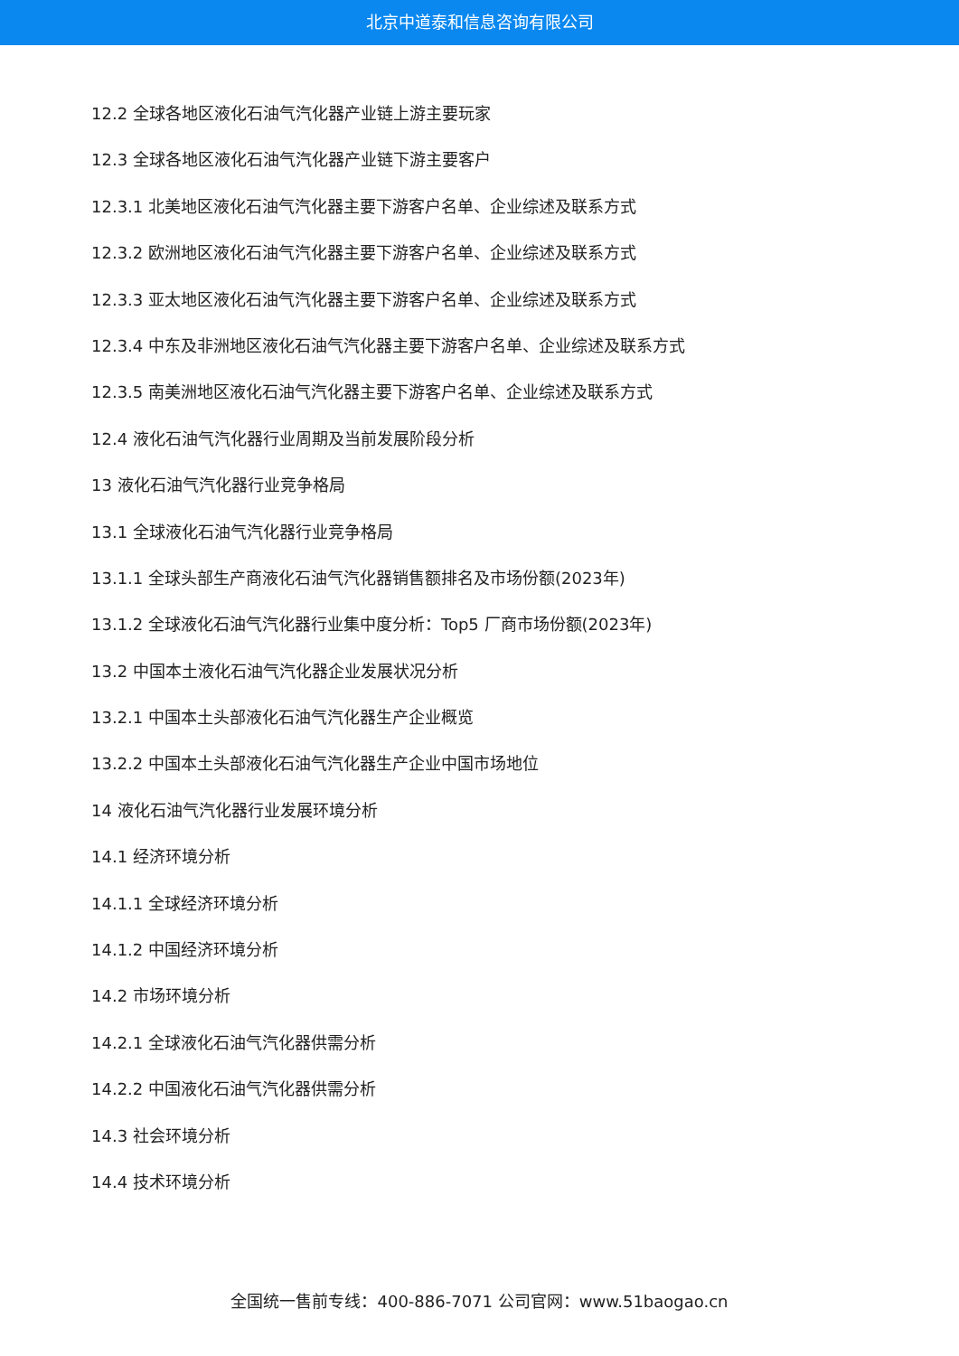北京中道泰和信息咨询有限公司
12.2 全球各地区液化石油气汽化器产业链上游主要玩家
12.3 全球各地区液化石油气汽化器产业链下游主要客户
12.3.1 北美地区液化石油气汽化器主要下游客户名单、企业综述及联系方式
12.3.2 欧洲地区液化石油气汽化器主要下游客户名单、企业综述及联系方式
12.3.3 亚太地区液化石油气汽化器主要下游客户名单、企业综述及联系方式
12.3.4 中东及非洲地区液化石油气汽化器主要下游客户名单、企业综述及联系方式
12.3.5 南美洲地区液化石油气汽化器主要下游客户名单、企业综述及联系方式
12.4 液化石油气汽化器行业周期及当前发展阶段分析
13 液化石油气汽化器行业竞争格局
13.1 全球液化石油气汽化器行业竞争格局
13.1.1 全球头部生产商液化石油气汽化器销售额排名及市场份额(2023年)
13.1.2 全球液化石油气汽化器行业集中度分析：Top5 厂商市场份额(2023年)
13.2 中国本土液化石油气汽化器企业发展状况分析
13.2.1 中国本土头部液化石油气汽化器生产企业概览
13.2.2 中国本土头部液化石油气汽化器生产企业中国市场地位
14 液化石油气汽化器行业发展环境分析
14.1 经济环境分析
14.1.1 全球经济环境分析
14.1.2 中国经济环境分析
14.2 市场环境分析
14.2.1 全球液化石油气汽化器供需分析
14.2.2 中国液化石油气汽化器供需分析
14.3 社会环境分析
14.4 技术环境分析
全国统一售前专线：400-886-7071 公司官网：www.51baogao.cn